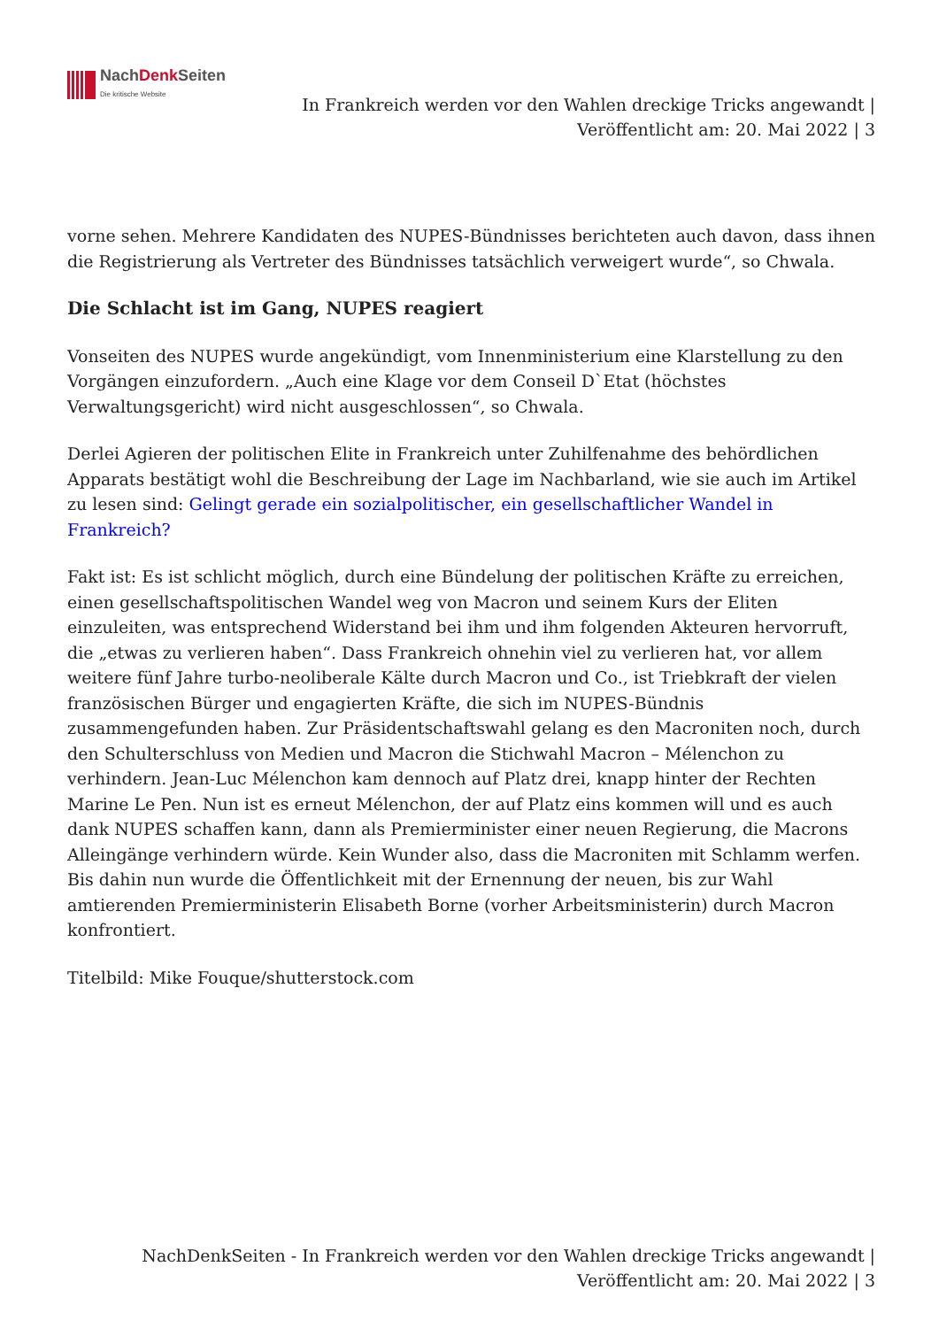NachDenk Seiten
Die kritische Website
In Frankreich werden vor den Wahlen dreckige Tricks angewandt |
Veröffentlicht am: 20. Mai 2022 | 3
vorne sehen. Mehrere Kandidaten des NUPES-Bündnisses berichteten auch davon, dass ihnen die Registrierung als Vertreter des Bündnisses tatsächlich verweigert wurde“, so Chwala.
Die Schlacht ist im Gang, NUPES reagiert
Vonseiten des NUPES wurde angekündigt, vom Innenministerium eine Klarstellung zu den Vorgängen einzufordern. „Auch eine Klage vor dem Conseil D`Etat (höchstes Verwaltungsgericht) wird nicht ausgeschlossen“, so Chwala.
Derlei Agieren der politischen Elite in Frankreich unter Zuhilfenahme des behördlichen Apparats bestätigt wohl die Beschreibung der Lage im Nachbarland, wie sie auch im Artikel zu lesen sind: Gelingt gerade ein sozialpolitischer, ein gesellschaftlicher Wandel in Frankreich?
Fakt ist: Es ist schlicht möglich, durch eine Bündelung der politischen Kräfte zu erreichen, einen gesellschaftspolitischen Wandel weg von Macron und seinem Kurs der Eliten einzuleiten, was entsprechend Widerstand bei ihm und ihm folgenden Akteuren hervorruft, die „etwas zu verlieren haben“. Dass Frankreich ohnehin viel zu verlieren hat, vor allem weitere fünf Jahre turbo-neoliberale Kälte durch Macron und Co., ist Triebkraft der vielen französischen Bürger und engagierten Kräfte, die sich im NUPES-Bündnis zusammengefunden haben. Zur Präsidentschaftswahl gelang es den Macroniten noch, durch den Schulterschluss von Medien und Macron die Stichwahl Macron – Mélenchon zu verhindern. Jean-Luc Mélenchon kam dennoch auf Platz drei, knapp hinter der Rechten Marine Le Pen. Nun ist es erneut Mélenchon, der auf Platz eins kommen will und es auch dank NUPES schaffen kann, dann als Premierminister einer neuen Regierung, die Macrons Alleingänge verhindern würde. Kein Wunder also, dass die Macroniten mit Schlamm werfen. Bis dahin nun wurde die Öffentlichkeit mit der Ernennung der neuen, bis zur Wahl amtierenden Premierministerin Elisabeth Borne (vorher Arbeitsministerin) durch Macron konfrontiert.
Titelbild: Mike Fouque/shutterstock.com
NachDenkSeiten - In Frankreich werden vor den Wahlen dreckige Tricks angewandt |
Veröffentlicht am: 20. Mai 2022 | 3